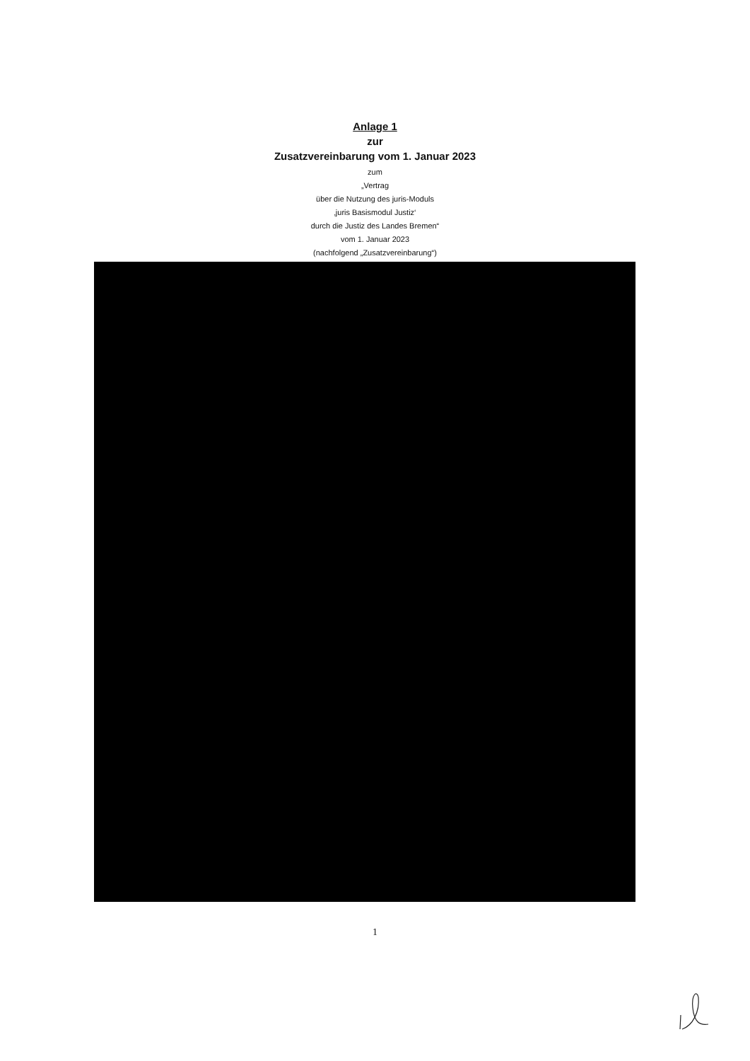Anlage 1
zur
Zusatzvereinbarung vom 1. Januar 2023
zum
„Vertrag
über die Nutzung des juris-Moduls
‚juris Basismodul Justiz‘
durch die Justiz des Landes Bremen“
vom 1. Januar 2023
(nachfolgend „Zusatzvereinbarung“)
1